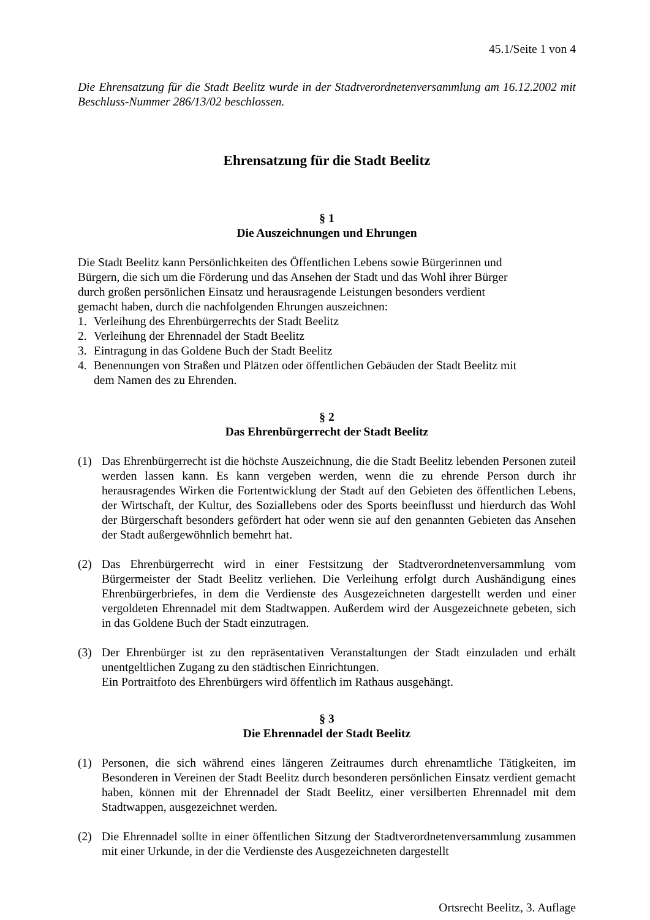45.1/Seite 1 von 4
Die Ehrensatzung für die Stadt Beelitz wurde in der Stadtverordnetenversammlung am 16.12.2002 mit Beschluss-Nummer 286/13/02 beschlossen.
Ehrensatzung für die Stadt Beelitz
§ 1
Die Auszeichnungen und Ehrungen
Die Stadt Beelitz kann Persönlichkeiten des Öffentlichen Lebens sowie Bürgerinnen und
Bürgern, die sich um die Förderung und das Ansehen der Stadt und das Wohl ihrer Bürger
durch großen persönlichen Einsatz und herausragende Leistungen besonders verdient
gemacht haben, durch die nachfolgenden Ehrungen auszeichnen:
1. Verleihung des Ehrenbürgerrechts der Stadt Beelitz
2. Verleihung der Ehrennadel der Stadt Beelitz
3. Eintragung in das Goldene Buch der Stadt Beelitz
4. Benennungen von Straßen und Plätzen oder öffentlichen Gebäuden der Stadt Beelitz mit
dem Namen des zu Ehrenden.
§ 2
Das Ehrenbürgerrecht der Stadt Beelitz
(1) Das Ehrenbürgerrecht ist die höchste Auszeichnung, die die Stadt Beelitz lebenden Personen zuteil werden lassen kann. Es kann vergeben werden, wenn die zu ehrende Person durch ihr herausragendes Wirken die Fortentwicklung der Stadt auf den Gebieten des öffentlichen Lebens, der Wirtschaft, der Kultur, des Soziallebens oder des Sports beeinflusst und hierdurch das Wohl der Bürgerschaft besonders gefördert hat oder wenn sie auf den genannten Gebieten das Ansehen der Stadt außergewöhnlich bemehrt hat.
(2) Das Ehrenbürgerrecht wird in einer Festsitzung der Stadtverordnetenversammlung vom Bürgermeister der Stadt Beelitz verliehen. Die Verleihung erfolgt durch Aushändigung eines Ehrenbürgerbriefes, in dem die Verdienste des Ausgezeichneten dargestellt werden und einer vergoldeten Ehrennadel mit dem Stadtwappen. Außerdem wird der Ausgezeichnete gebeten, sich in das Goldene Buch der Stadt einzutragen.
(3) Der Ehrenbürger ist zu den repräsentativen Veranstaltungen der Stadt einzuladen und erhält unentgeltlichen Zugang zu den städtischen Einrichtungen.
Ein Portraitfoto des Ehrenbürgers wird öffentlich im Rathaus ausgehängt.
§ 3
Die Ehrennadel der Stadt Beelitz
(1) Personen, die sich während eines längeren Zeitraumes durch ehrenamtliche Tätigkeiten, im Besonderen in Vereinen der Stadt Beelitz durch besonderen persönlichen Einsatz verdient gemacht haben, können mit der Ehrennadel der Stadt Beelitz, einer versilberten Ehrennadel mit dem Stadtwappen, ausgezeichnet werden.
(2) Die Ehrennadel sollte in einer öffentlichen Sitzung der Stadtverordnetenversammlung zusammen mit einer Urkunde, in der die Verdienste des Ausgezeichneten dargestellt
Ortsrecht Beelitz, 3. Auflage